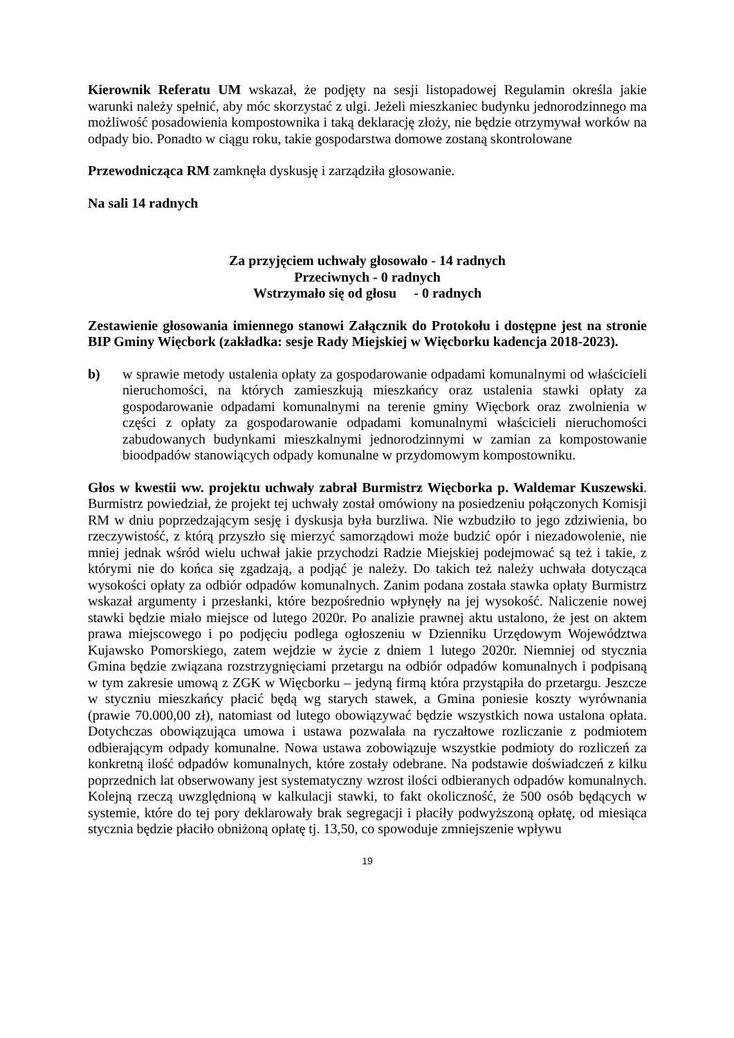Kierownik Referatu UM wskazał, że podjęty na sesji listopadowej Regulamin określa jakie warunki należy spełnić, aby móc skorzystać z ulgi. Jeżeli mieszkaniec budynku jednorodzinnego ma możliwość posadowienia kompostownika i taką deklarację złoży, nie będzie otrzymywał worków na odpady bio. Ponadto w ciągu roku, takie gospodarstwa domowe zostaną skontrolowane
Przewodnicząca RM zamknęła dyskusję i zarządziła głosowanie.
Na sali 14 radnych
Za przyjęciem uchwały głosowało - 14 radnych
Przeciwnych - 0 radnych
Wstrzymało się od głosu - 0 radnych
Zestawienie głosowania imiennego stanowi Załącznik do Protokołu i dostępne jest na stronie BIP Gminy Więcbork (zakładka: sesje Rady Miejskiej w Więcborku kadencja 2018-2023).
b) w sprawie metody ustalenia opłaty za gospodarowanie odpadami komunalnymi od właścicieli nieruchomości, na których zamieszkują mieszkańcy oraz ustalenia stawki opłaty za gospodarowanie odpadami komunalnymi na terenie gminy Więcbork oraz zwolnienia w części z opłaty za gospodarowanie odpadami komunalnymi właścicieli nieruchomości zabudowanych budynkami mieszkalnymi jednorodzinnymi w zamian za kompostowanie bioodpadów stanowiących odpady komunalne w przydomowym kompostowniku.
Głos w kwestii ww. projektu uchwały zabrał Burmistrz Więcborka p. Waldemar Kuszewski. Burmistrz powiedział, że projekt tej uchwały został omówiony na posiedzeniu połączonych Komisji RM w dniu poprzedzającym sesję i dyskusja była burzliwa. Nie wzbudziło to jego zdziwienia, bo rzeczywistość, z którą przyszło się mierzyć samorządowi może budzić opór i niezadowolenie, nie mniej jednak wśród wielu uchwał jakie przychodzi Radzie Miejskiej podejmować są też i takie, z którymi nie do końca się zgadzają, a podjąć je należy. Do takich też należy uchwała dotycząca wysokości opłaty za odbiór odpadów komunalnych. Zanim podana została stawka opłaty Burmistrz wskazał argumenty i przesłanki, które bezpośrednio wpłynęły na jej wysokość. Naliczenie nowej stawki będzie miało miejsce od lutego 2020r. Po analizie prawnej aktu ustalono, że jest on aktem prawa miejscowego i po podjęciu podlega ogłoszeniu w Dzienniku Urzędowym Województwa Kujawsko Pomorskiego, zatem wejdzie w życie z dniem 1 lutego 2020r. Niemniej od stycznia Gmina będzie związana rozstrzygnięciami przetargu na odbiór odpadów komunalnych i podpisaną w tym zakresie umową z ZGK w Więcborku – jedyną firmą która przystąpiła do przetargu. Jeszcze w styczniu mieszkańcy płacić będą wg starych stawek, a Gmina poniesie koszty wyrównania (prawie 70.000,00 zł), natomiast od lutego obowiązywać będzie wszystkich nowa ustalona opłata. Dotychczas obowiązująca umowa i ustawa pozwalała na ryczałtowe rozliczanie z podmiotem odbierającym odpady komunalne. Nowa ustawa zobowiązuje wszystkie podmioty do rozliczeń za konkretną ilość odpadów komunalnych, które zostały odebrane. Na podstawie doświadczeń z kilku poprzednich lat obserwowany jest systematyczny wzrost ilości odbieranych odpadów komunalnych. Kolejną rzeczą uwzględnioną w kalkulacji stawki, to fakt okoliczność, że 500 osób będących w systemie, które do tej pory deklarowały brak segregacji i płaciły podwyższoną opłatę, od miesiąca stycznia będzie płaciło obniżoną opłatę tj. 13,50, co spowoduje zmniejszenie wpływu
19